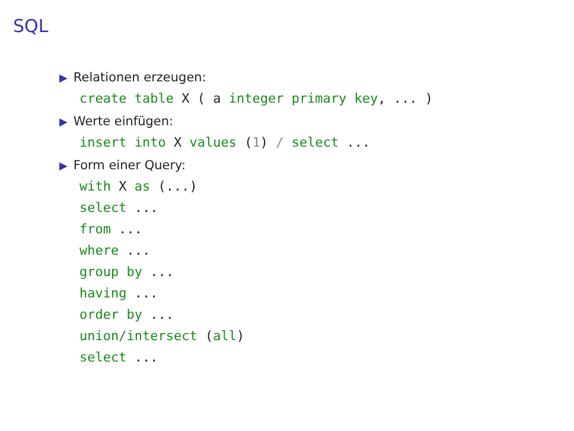SQL
▶ Relationen erzeugen:
create table X ( a integer primary key, ... )
▶ Werte einfügen:
insert into X values (1) / select ...
▶ Form einer Query:
with X as (...)
select ...
from ...
where ...
group by ...
having ...
order by ...
union/intersect (all)
select ...